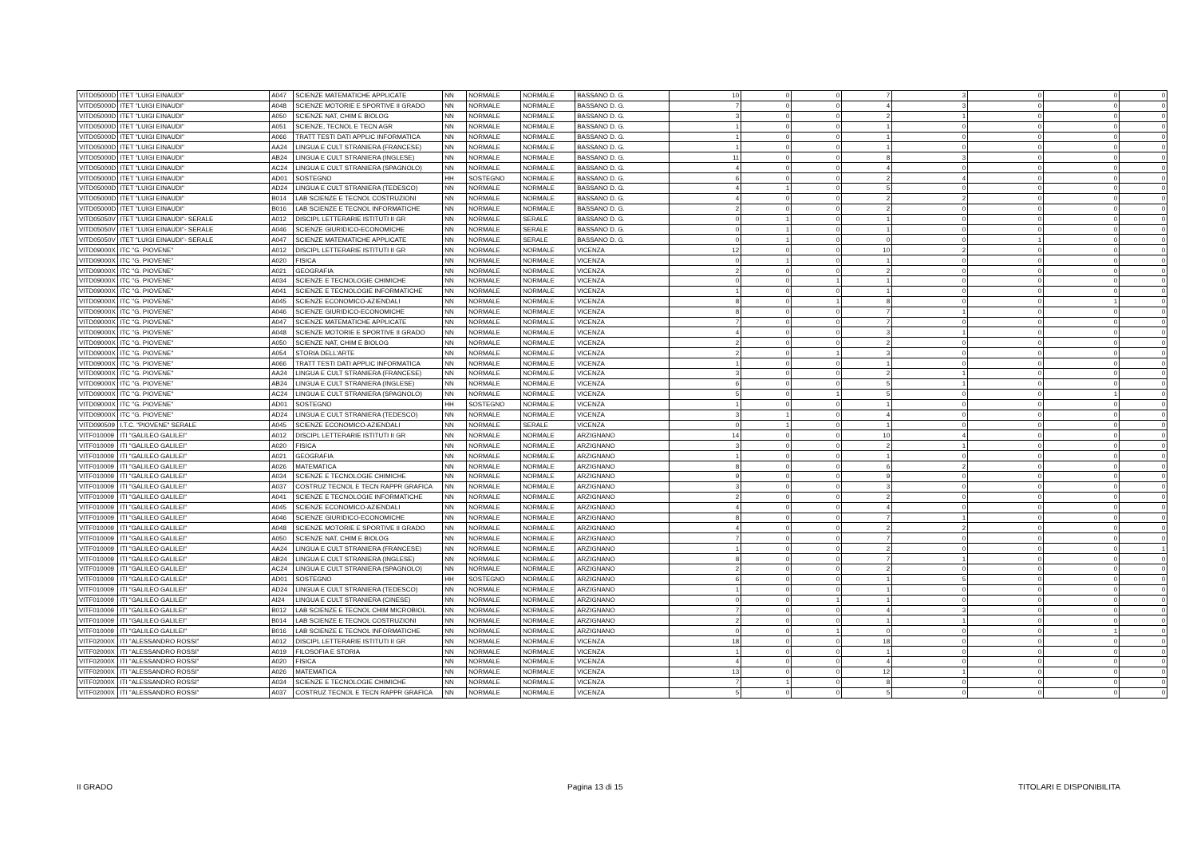| VITD05000D | ITET "LUIGI EINAUDI" | A047 | SCIENZE MATEMATICHE APPLICATE | NN | NORMALE | NORMALE | BASSANO D. G. | 10 | 0 | 0 | 7 | 3 | 0 | 0 | 0 |
| VITD05000D | ITET "LUIGI EINAUDI" | A048 | SCIENZE MOTORIE E SPORTIVE II GRADO | NN | NORMALE | NORMALE | BASSANO D. G. | 7 | 0 | 0 | 4 | 3 | 0 | 0 | 0 |
| VITD05000D | ITET "LUIGI EINAUDI" | A050 | SCIENZE NAT, CHIM E BIOLOG | NN | NORMALE | NORMALE | BASSANO D. G. | 3 | 0 | 0 | 2 | 1 | 0 | 0 | 0 |
| VITD05000D | ITET "LUIGI EINAUDI" | A051 | SCIENZE, TECNOL E TECN AGR | NN | NORMALE | NORMALE | BASSANO D. G. | 1 | 0 | 0 | 1 | 0 | 0 | 0 | 0 |
| VITD05000D | ITET "LUIGI EINAUDI" | A066 | TRATT TESTI DATI APPLIC INFORMATICA | NN | NORMALE | NORMALE | BASSANO D. G. | 1 | 0 | 0 | 1 | 0 | 0 | 0 | 0 |
| VITD05000D | ITET "LUIGI EINAUDI" | AA24 | LINGUA E CULT STRANIERA (FRANCESE) | NN | NORMALE | NORMALE | BASSANO D. G. | 1 | 0 | 0 | 1 | 0 | 0 | 0 | 0 |
| VITD05000D | ITET "LUIGI EINAUDI" | AB24 | LINGUA E CULT STRANIERA (INGLESE) | NN | NORMALE | NORMALE | BASSANO D. G. | 11 | 0 | 0 | 8 | 3 | 0 | 0 | 0 |
| VITD05000D | ITET "LUIGI EINAUDI" | AC24 | LINGUA E CULT STRANIERA (SPAGNOLO) | NN | NORMALE | NORMALE | BASSANO D. G. | 4 | 0 | 0 | 4 | 0 | 0 | 0 | 0 |
| VITD05000D | ITET "LUIGI EINAUDI" | AD01 | SOSTEGNO | HH | SOSTEGNO | NORMALE | BASSANO D. G. | 6 | 0 | 0 | 2 | 4 | 0 | 0 | 0 |
| VITD05000D | ITET "LUIGI EINAUDI" | AD24 | LINGUA E CULT STRANIERA (TEDESCO) | NN | NORMALE | NORMALE | BASSANO D. G. | 4 | 1 | 0 | 5 | 0 | 0 | 0 | 0 |
| VITD05000D | ITET "LUIGI EINAUDI" | B014 | LAB SCIENZE E TECNOL COSTRUZIONI | NN | NORMALE | NORMALE | BASSANO D. G. | 4 | 0 | 0 | 2 | 2 | 0 | 0 | 0 |
| VITD05000D | ITET "LUIGI EINAUDI" | B016 | LAB SCIENZE E TECNOL INFORMATICHE | NN | NORMALE | NORMALE | BASSANO D. G. | 2 | 0 | 0 | 2 | 0 | 0 | 0 | 0 |
| VITD05050V | ITET "LUIGI EINAUDI"- SERALE | A012 | DISCIPL LETTERARIE ISTITUTI II GR | NN | NORMALE | SERALE | BASSANO D. G. | 0 | 1 | 0 | 1 | 0 | 0 | 0 | 0 |
| VITD05050V | ITET "LUIGI EINAUDI"- SERALE | A046 | SCIENZE GIURIDICO-ECONOMICHE | NN | NORMALE | SERALE | BASSANO D. G. | 0 | 1 | 0 | 1 | 0 | 0 | 0 | 0 |
| VITD05050V | ITET "LUIGI EINAUDI"- SERALE | A047 | SCIENZE MATEMATICHE APPLICATE | NN | NORMALE | SERALE | BASSANO D. G. | 0 | 1 | 0 | 0 | 0 | 1 | 0 | 0 |
| VITD09000X | ITC "G. PIOVENE" | A012 | DISCIPL LETTERARIE ISTITUTI II GR | NN | NORMALE | NORMALE | VICENZA | 12 | 0 | 0 | 10 | 2 | 0 | 0 | 0 |
| VITD09000X | ITC "G. PIOVENE" | A020 | FISICA | NN | NORMALE | NORMALE | VICENZA | 0 | 1 | 0 | 1 | 0 | 0 | 0 | 0 |
| VITD09000X | ITC "G. PIOVENE" | A021 | GEOGRAFIA | NN | NORMALE | NORMALE | VICENZA | 2 | 0 | 0 | 2 | 0 | 0 | 0 | 0 |
| VITD09000X | ITC "G. PIOVENE" | A034 | SCIENZE E TECNOLOGIE CHIMICHE | NN | NORMALE | NORMALE | VICENZA | 0 | 0 | 1 | 1 | 0 | 0 | 0 | 0 |
| VITD09000X | ITC "G. PIOVENE" | A041 | SCIENZE E TECNOLOGIE INFORMATICHE | NN | NORMALE | NORMALE | VICENZA | 1 | 0 | 0 | 1 | 0 | 0 | 0 | 0 |
| VITD09000X | ITC "G. PIOVENE" | A045 | SCIENZE ECONOMICO-AZIENDALI | NN | NORMALE | NORMALE | VICENZA | 8 | 0 | 1 | 8 | 0 | 0 | 1 | 0 |
| VITD09000X | ITC "G. PIOVENE" | A046 | SCIENZE GIURIDICO-ECONOMICHE | NN | NORMALE | NORMALE | VICENZA | 8 | 0 | 0 | 7 | 1 | 0 | 0 | 0 |
| VITD09000X | ITC "G. PIOVENE" | A047 | SCIENZE MATEMATICHE APPLICATE | NN | NORMALE | NORMALE | VICENZA | 7 | 0 | 0 | 7 | 0 | 0 | 0 | 0 |
| VITD09000X | ITC "G. PIOVENE" | A048 | SCIENZE MOTORIE E SPORTIVE II GRADO | NN | NORMALE | NORMALE | VICENZA | 4 | 0 | 0 | 3 | 1 | 0 | 0 | 0 |
| VITD09000X | ITC "G. PIOVENE" | A050 | SCIENZE NAT, CHIM E BIOLOG | NN | NORMALE | NORMALE | VICENZA | 2 | 0 | 0 | 2 | 0 | 0 | 0 | 0 |
| VITD09000X | ITC "G. PIOVENE" | A054 | STORIA DELL'ARTE | NN | NORMALE | NORMALE | VICENZA | 2 | 0 | 1 | 3 | 0 | 0 | 0 | 0 |
| VITD09000X | ITC "G. PIOVENE" | A066 | TRATT TESTI DATI APPLIC INFORMATICA | NN | NORMALE | NORMALE | VICENZA | 1 | 0 | 0 | 1 | 0 | 0 | 0 | 0 |
| VITD09000X | ITC "G. PIOVENE" | AA24 | LINGUA E CULT STRANIERA (FRANCESE) | NN | NORMALE | NORMALE | VICENZA | 3 | 0 | 0 | 2 | 1 | 0 | 0 | 0 |
| VITD09000X | ITC "G. PIOVENE" | AB24 | LINGUA E CULT STRANIERA (INGLESE) | NN | NORMALE | NORMALE | VICENZA | 6 | 0 | 0 | 5 | 1 | 0 | 0 | 0 |
| VITD09000X | ITC "G. PIOVENE" | AC24 | LINGUA E CULT STRANIERA (SPAGNOLO) | NN | NORMALE | NORMALE | VICENZA | 5 | 0 | 1 | 5 | 0 | 0 | 1 | 0 |
| VITD09000X | ITC "G. PIOVENE" | AD01 | SOSTEGNO | HH | SOSTEGNO | NORMALE | VICENZA | 1 | 0 | 0 | 1 | 0 | 0 | 0 | 0 |
| VITD09000X | ITC "G. PIOVENE" | AD24 | LINGUA E CULT STRANIERA (TEDESCO) | NN | NORMALE | NORMALE | VICENZA | 3 | 1 | 0 | 4 | 0 | 0 | 0 | 0 |
| VITD090509 | I.T.C. "PIOVENE" SERALE | A045 | SCIENZE ECONOMICO-AZIENDALI | NN | NORMALE | SERALE | VICENZA | 0 | 1 | 0 | 1 | 0 | 0 | 0 | 0 |
| VITF010009 | ITI "GALILEO GALILEI" | A012 | DISCIPL LETTERARIE ISTITUTI II GR | NN | NORMALE | NORMALE | ARZIGNANO | 14 | 0 | 0 | 10 | 4 | 0 | 0 | 0 |
| VITF010009 | ITI "GALILEO GALILEI" | A020 | FISICA | NN | NORMALE | NORMALE | ARZIGNANO | 3 | 0 | 0 | 2 | 1 | 0 | 0 | 0 |
| VITF010009 | ITI "GALILEO GALILEI" | A021 | GEOGRAFIA | NN | NORMALE | NORMALE | ARZIGNANO | 1 | 0 | 0 | 1 | 0 | 0 | 0 | 0 |
| VITF010009 | ITI "GALILEO GALILEI" | A026 | MATEMATICA | NN | NORMALE | NORMALE | ARZIGNANO | 8 | 0 | 0 | 6 | 2 | 0 | 0 | 0 |
| VITF010009 | ITI "GALILEO GALILEI" | A034 | SCIENZE E TECNOLOGIE CHIMICHE | NN | NORMALE | NORMALE | ARZIGNANO | 9 | 0 | 0 | 9 | 0 | 0 | 0 | 0 |
| VITF010009 | ITI "GALILEO GALILEI" | A037 | COSTRUZ TECNOL E TECN RAPPR GRAFICA | NN | NORMALE | NORMALE | ARZIGNANO | 3 | 0 | 0 | 3 | 0 | 0 | 0 | 0 |
| VITF010009 | ITI "GALILEO GALILEI" | A041 | SCIENZE E TECNOLOGIE INFORMATICHE | NN | NORMALE | NORMALE | ARZIGNANO | 2 | 0 | 0 | 2 | 0 | 0 | 0 | 0 |
| VITF010009 | ITI "GALILEO GALILEI" | A045 | SCIENZE ECONOMICO-AZIENDALI | NN | NORMALE | NORMALE | ARZIGNANO | 4 | 0 | 0 | 4 | 0 | 0 | 0 | 0 |
| VITF010009 | ITI "GALILEO GALILEI" | A046 | SCIENZE GIURIDICO-ECONOMICHE | NN | NORMALE | NORMALE | ARZIGNANO | 8 | 0 | 0 | 7 | 1 | 0 | 0 | 0 |
| VITF010009 | ITI "GALILEO GALILEI" | A048 | SCIENZE MOTORIE E SPORTIVE II GRADO | NN | NORMALE | NORMALE | ARZIGNANO | 4 | 0 | 0 | 2 | 2 | 0 | 0 | 0 |
| VITF010009 | ITI "GALILEO GALILEI" | A050 | SCIENZE NAT, CHIM E BIOLOG | NN | NORMALE | NORMALE | ARZIGNANO | 7 | 0 | 0 | 7 | 0 | 0 | 0 | 0 |
| VITF010009 | ITI "GALILEO GALILEI" | AA24 | LINGUA E CULT STRANIERA (FRANCESE) | NN | NORMALE | NORMALE | ARZIGNANO | 1 | 0 | 0 | 2 | 0 | 0 | 0 | 1 |
| VITF010009 | ITI "GALILEO GALILEI" | AB24 | LINGUA E CULT STRANIERA (INGLESE) | NN | NORMALE | NORMALE | ARZIGNANO | 8 | 0 | 0 | 7 | 1 | 0 | 0 | 0 |
| VITF010009 | ITI "GALILEO GALILEI" | AC24 | LINGUA E CULT STRANIERA (SPAGNOLO) | NN | NORMALE | NORMALE | ARZIGNANO | 2 | 0 | 0 | 2 | 0 | 0 | 0 | 0 |
| VITF010009 | ITI "GALILEO GALILEI" | AD01 | SOSTEGNO | HH | SOSTEGNO | NORMALE | ARZIGNANO | 6 | 0 | 0 | 1 | 5 | 0 | 0 | 0 |
| VITF010009 | ITI "GALILEO GALILEI" | AD24 | LINGUA E CULT STRANIERA (TEDESCO) | NN | NORMALE | NORMALE | ARZIGNANO | 1 | 0 | 0 | 1 | 0 | 0 | 0 | 0 |
| VITF010009 | ITI "GALILEO GALILEI" | AI24 | LINGUA E CULT STRANIERA (CINESE) | NN | NORMALE | NORMALE | ARZIGNANO | 0 | 0 | 1 | 1 | 0 | 0 | 0 | 0 |
| VITF010009 | ITI "GALILEO GALILEI" | B012 | LAB SCIENZE E TECNOL CHIM MICROBIOL | NN | NORMALE | NORMALE | ARZIGNANO | 7 | 0 | 0 | 4 | 3 | 0 | 0 | 0 |
| VITF010009 | ITI "GALILEO GALILEI" | B014 | LAB SCIENZE E TECNOL COSTRUZIONI | NN | NORMALE | NORMALE | ARZIGNANO | 2 | 0 | 0 | 1 | 1 | 0 | 0 | 0 |
| VITF010009 | ITI "GALILEO GALILEI" | B016 | LAB SCIENZE E TECNOL INFORMATICHE | NN | NORMALE | NORMALE | ARZIGNANO | 0 | 0 | 1 | 0 | 0 | 0 | 1 | 0 |
| VITF02000X | ITI "ALESSANDRO ROSSI" | A012 | DISCIPL LETTERARIE ISTITUTI II GR | NN | NORMALE | NORMALE | VICENZA | 18 | 0 | 0 | 18 | 0 | 0 | 0 | 0 |
| VITF02000X | ITI "ALESSANDRO ROSSI" | A019 | FILOSOFIA E STORIA | NN | NORMALE | NORMALE | VICENZA | 1 | 0 | 0 | 1 | 0 | 0 | 0 | 0 |
| VITF02000X | ITI "ALESSANDRO ROSSI" | A020 | FISICA | NN | NORMALE | NORMALE | VICENZA | 4 | 0 | 0 | 4 | 0 | 0 | 0 | 0 |
| VITF02000X | ITI "ALESSANDRO ROSSI" | A026 | MATEMATICA | NN | NORMALE | NORMALE | VICENZA | 13 | 0 | 0 | 12 | 1 | 0 | 0 | 0 |
| VITF02000X | ITI "ALESSANDRO ROSSI" | A034 | SCIENZE E TECNOLOGIE CHIMICHE | NN | NORMALE | NORMALE | VICENZA | 7 | 1 | 0 | 8 | 0 | 0 | 0 | 0 |
| VITF02000X | ITI "ALESSANDRO ROSSI" | A037 | COSTRUZ TECNOL E TECN RAPPR GRAFICA | NN | NORMALE | NORMALE | VICENZA | 5 | 0 | 0 | 5 | 0 | 0 | 0 | 0 |
II GRADO Pagina 13 di 15 TITOLARI E DISPONIBILITA